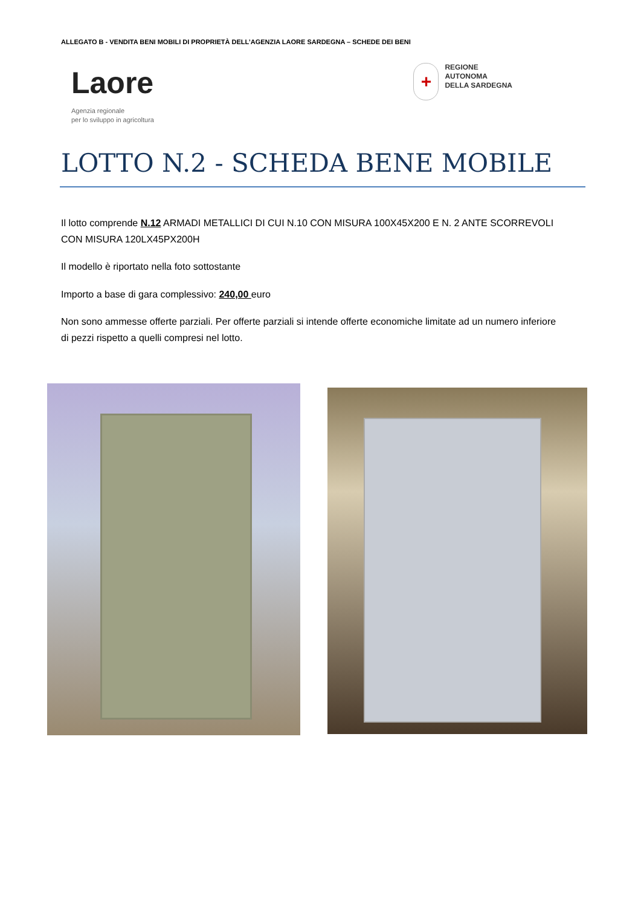ALLEGATO B - VENDITA BENI MOBILI DI PROPRIETÀ DELL’AGENZIA LAORE SARDEGNA – SCHEDE DEI BENI
Laore
Agenzia regionale
per lo sviluppo in agricoltura
+
REGIONE
AUTONOMA
DELLA SARDEGNA
LOTTO N.2 - SCHEDA BENE MOBILE
Il lotto comprende N.12 ARMADI METALLICI DI CUI N.10 CON MISURA 100X45X200 E N. 2 ANTE SCORREVOLI CON MISURA 120LX45PX200H
Il modello è riportato nella foto sottostante
Importo a base di gara complessivo: 240,00 euro
Non sono ammesse offerte parziali. Per offerte parziali si intende offerte economiche limitate ad un numero inferiore di pezzi rispetto a quelli compresi nel lotto.